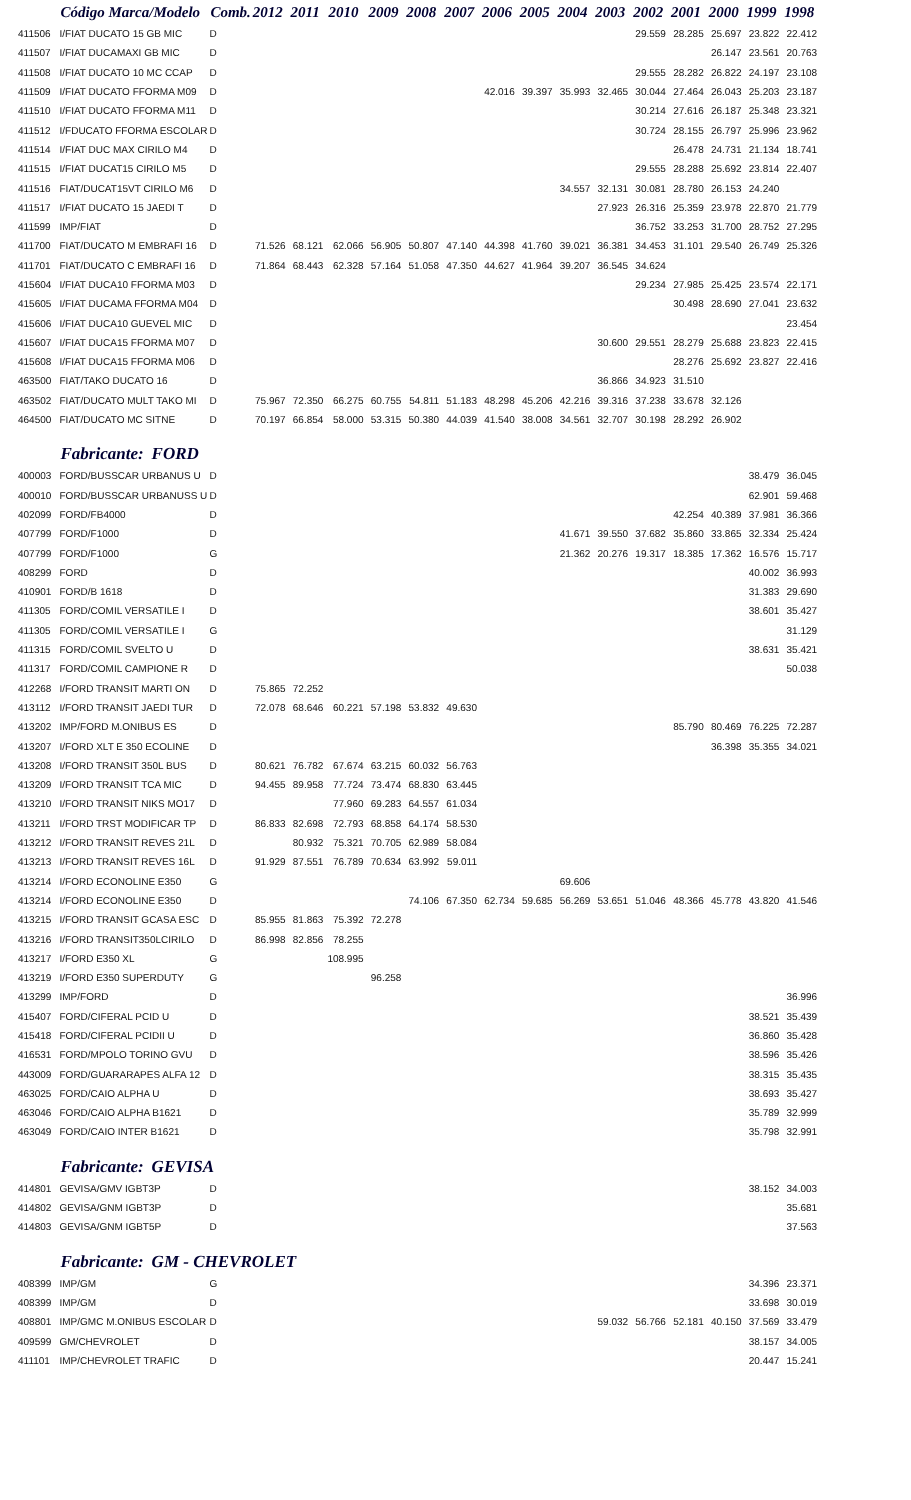| | Código Marca/Modelo | Comb. | 2012 | 2011 | 2010 | 2009 | 2008 | 2007 | 2006 | 2005 | 2004 | 2003 | 2002 | 2001 | 2000 | 1999 | 1998 |
| --- | --- | --- | --- | --- | --- | --- | --- | --- | --- | --- | --- | --- | --- | --- | --- | --- | --- |
| 411506 | I/FIAT DUCATO 15 GB MIC | D | | | | | | | | | | | 29.559 | 28.285 | 25.697 | 23.822 | 22.412 |
| 411507 | I/FIAT DUCAMAXI GB MIC | D | | | | | | | | | | | | | 26.147 | 23.561 | 20.763 |
| 411508 | I/FIAT DUCATO 10 MC CCAP | D | | | | | | | | | | | 29.555 | 28.282 | 26.822 | 24.197 | 23.108 |
| 411509 | I/FIAT DUCATO FFORMA M09 | D | | | | | | | 42.016 | 39.397 | 35.993 | 32.465 | 30.044 | 27.464 | 26.043 | 25.203 | 23.187 |
| 411510 | I/FIAT DUCATO FFORMA M11 | D | | | | | | | | | | | 30.214 | 27.616 | 26.187 | 25.348 | 23.321 |
| 411512 | I/FDUCATO FFORMA ESCOLAR | D | | | | | | | | | | | 30.724 | 28.155 | 26.797 | 25.996 | 23.962 |
| 411514 | I/FIAT DUC MAX CIRILO M4 | D | | | | | | | | | | | | 26.478 | 24.731 | 21.134 | 18.741 |
| 411515 | I/FIAT DUCAT15 CIRILO M5 | D | | | | | | | | | | | 29.555 | 28.288 | 25.692 | 23.814 | 22.407 |
| 411516 | FIAT/DUCAT15VT CIRILO M6 | D | | | | | | | | | 34.557 | 32.131 | 30.081 | 28.780 | 26.153 | 24.240 | |
| 411517 | I/FIAT DUCATO 15 JAEDI T | D | | | | | | | | | | 27.923 | 26.316 | 25.359 | 23.978 | 22.870 | 21.779 |
| 411599 | IMP/FIAT | D | | | | | | | | | | | 36.752 | 33.253 | 31.700 | 28.752 | 27.295 |
| 411700 | FIAT/DUCATO M EMBRAFI 16 | D | 71.526 | 68.121 | 62.066 | 56.905 | 50.807 | 47.140 | 44.398 | 41.760 | 39.021 | 36.381 | 34.453 | 31.101 | 29.540 | 26.749 | 25.326 |
| 411701 | FIAT/DUCATO C EMBRAFI 16 | D | 71.864 | 68.443 | 62.328 | 57.164 | 51.058 | 47.350 | 44.627 | 41.964 | 39.207 | 36.545 | 34.624 | | | | |
| 415604 | I/FIAT DUCA10 FFORMA M03 | D | | | | | | | | | | | 29.234 | 27.985 | 25.425 | 23.574 | 22.171 |
| 415605 | I/FIAT DUCAMA FFORMA M04 | D | | | | | | | | | | | | 30.498 | 28.690 | 27.041 | 23.632 |
| 415606 | I/FIAT DUCA10 GUEVEL MIC | D | | | | | | | | | | | | | | | 23.454 |
| 415607 | I/FIAT DUCA15 FFORMA M07 | D | | | | | | | | | | 30.600 | 29.551 | 28.279 | 25.688 | 23.823 | 22.415 |
| 415608 | I/FIAT DUCA15 FFORMA M06 | D | | | | | | | | | | | | 28.276 | 25.692 | 23.827 | 22.416 |
| 463500 | FIAT/TAKO DUCATO 16 | D | | | | | | | | | | 36.866 | 34.923 | 31.510 | | | |
| 463502 | FIAT/DUCATO MULT TAKO MI | D | 75.967 | 72.350 | 66.275 | 60.755 | 54.811 | 51.183 | 48.298 | 45.206 | 42.216 | 39.316 | 37.238 | 33.678 | 32.126 | | |
| 464500 | FIAT/DUCATO MC SITNE | D | 70.197 | 66.854 | 58.000 | 53.315 | 50.380 | 44.039 | 41.540 | 38.008 | 34.561 | 32.707 | 30.198 | 28.292 | 26.902 | | |
| | Fabricante: FORD | | | | | | | | | | | | | | | | |
| 400003 | FORD/BUSSCAR URBANUS U | D | | | | | | | | | | | | | | 38.479 | 36.045 |
| 400010 | FORD/BUSSCAR URBANUSS U | D | | | | | | | | | | | | | | 62.901 | 59.468 |
| 402099 | FORD/FB4000 | D | | | | | | | | | | | | 42.254 | 40.389 | 37.981 | 36.366 |
| 407799 | FORD/F1000 | D | | | | | | | | | 41.671 | 39.550 | 37.682 | 35.860 | 33.865 | 32.334 | 25.424 |
| 407799 | FORD/F1000 | G | | | | | | | | | 21.362 | 20.276 | 19.317 | 18.385 | 17.362 | 16.576 | 15.717 |
| 408299 | FORD | D | | | | | | | | | | | | | | 40.002 | 36.993 |
| 410901 | FORD/B 1618 | D | | | | | | | | | | | | | | 31.383 | 29.690 |
| 411305 | FORD/COMIL VERSATILE I | D | | | | | | | | | | | | | | 38.601 | 35.427 |
| 411305 | FORD/COMIL VERSATILE I | G | | | | | | | | | | | | | | | 31.129 |
| 411315 | FORD/COMIL SVELTO U | D | | | | | | | | | | | | | | 38.631 | 35.421 |
| 411317 | FORD/COMIL CAMPIONE R | D | | | | | | | | | | | | | | | 50.038 |
| 412268 | I/FORD TRANSIT MARTI ON | D | 75.865 | 72.252 | | | | | | | | | | | | | |
| 413112 | I/FORD TRANSIT JAEDI TUR | D | 72.078 | 68.646 | 60.221 | 57.198 | 53.832 | 49.630 | | | | | | | | | |
| 413202 | IMP/FORD M.ONIBUS ES | D | | | | | | | | | | | | 85.790 | 80.469 | 76.225 | 72.287 |
| 413207 | I/FORD XLT E 350 ECOLINE | D | | | | | | | | | | | | | 36.398 | 35.355 | 34.021 |
| 413208 | I/FORD TRANSIT 350L BUS | D | 80.621 | 76.782 | 67.674 | 63.215 | 60.032 | 56.763 | | | | | | | | | |
| 413209 | I/FORD TRANSIT TCA MIC | D | 94.455 | 89.958 | 77.724 | 73.474 | 68.830 | 63.445 | | | | | | | | | |
| 413210 | I/FORD TRANSIT NIKS MO17 | D | | | 77.960 | 69.283 | 64.557 | 61.034 | | | | | | | | | |
| 413211 | I/FORD TRST MODIFICAR TP | D | 86.833 | 82.698 | 72.793 | 68.858 | 64.174 | 58.530 | | | | | | | | | |
| 413212 | I/FORD TRANSIT REVES 21L | D | | 80.932 | 75.321 | 70.705 | 62.989 | 58.084 | | | | | | | | | |
| 413213 | I/FORD TRANSIT REVES 16L | D | 91.929 | 87.551 | 76.789 | 70.634 | 63.992 | 59.011 | | | | | | | | | |
| 413214 | I/FORD ECONOLINE E350 | G | | | | | | | | | 69.606 | | | | | | |
| 413214 | I/FORD ECONOLINE E350 | D | | | | | 74.106 | 67.350 | 62.734 | 59.685 | 56.269 | 53.651 | 51.046 | 48.366 | 45.778 | 43.820 | 41.546 |
| 413215 | I/FORD TRANSIT GCASA ESC | D | 85.955 | 81.863 | 75.392 | 72.278 | | | | | | | | | | | |
| 413216 | I/FORD TRANSIT350LCIRILO | D | 86.998 | 82.856 | 78.255 | | | | | | | | | | | | |
| 413217 | I/FORD E350 XL | G | | | 108.995 | | | | | | | | | | | | |
| 413219 | I/FORD E350 SUPERDUTY | G | | | | 96.258 | | | | | | | | | | | |
| 413299 | IMP/FORD | D | | | | | | | | | | | | | | | 36.996 |
| 415407 | FORD/CIFERAL PCID U | D | | | | | | | | | | | | | | 38.521 | 35.439 |
| 415418 | FORD/CIFERAL PCIDII U | D | | | | | | | | | | | | | | 36.860 | 35.428 |
| 416531 | FORD/MPOLO TORINO GVU | D | | | | | | | | | | | | | | 38.596 | 35.426 |
| 443009 | FORD/GUARARAPES ALFA 12 | D | | | | | | | | | | | | | | 38.315 | 35.435 |
| 463025 | FORD/CAIO ALPHA U | D | | | | | | | | | | | | | | 38.693 | 35.427 |
| 463046 | FORD/CAIO ALPHA B1621 | D | | | | | | | | | | | | | | 35.789 | 32.999 |
| 463049 | FORD/CAIO INTER B1621 | D | | | | | | | | | | | | | | 35.798 | 32.991 |
| | Fabricante: GEVISA | | | | | | | | | | | | | | | | |
| 414801 | GEVISA/GMV IGBT3P | D | | | | | | | | | | | | | | 38.152 | 34.003 |
| 414802 | GEVISA/GNM IGBT3P | D | | | | | | | | | | | | | | | 35.681 |
| 414803 | GEVISA/GNM IGBT5P | D | | | | | | | | | | | | | | | 37.563 |
| | Fabricante: GM - CHEVROLET | | | | | | | | | | | | | | | | |
| 408399 | IMP/GM | G | | | | | | | | | | | | | | 34.396 | 23.371 |
| 408399 | IMP/GM | D | | | | | | | | | | | | | | 33.698 | 30.019 |
| 408801 | IMP/GMC M.ONIBUS ESCOLAR | D | | | | | | | | | | 59.032 | 56.766 | 52.181 | 40.150 | 37.569 | 33.479 |
| 409599 | GM/CHEVROLET | D | | | | | | | | | | | | | | 38.157 | 34.005 |
| 411101 | IMP/CHEVROLET TRAFIC | D | | | | | | | | | | | | | | 20.447 | 15.241 |